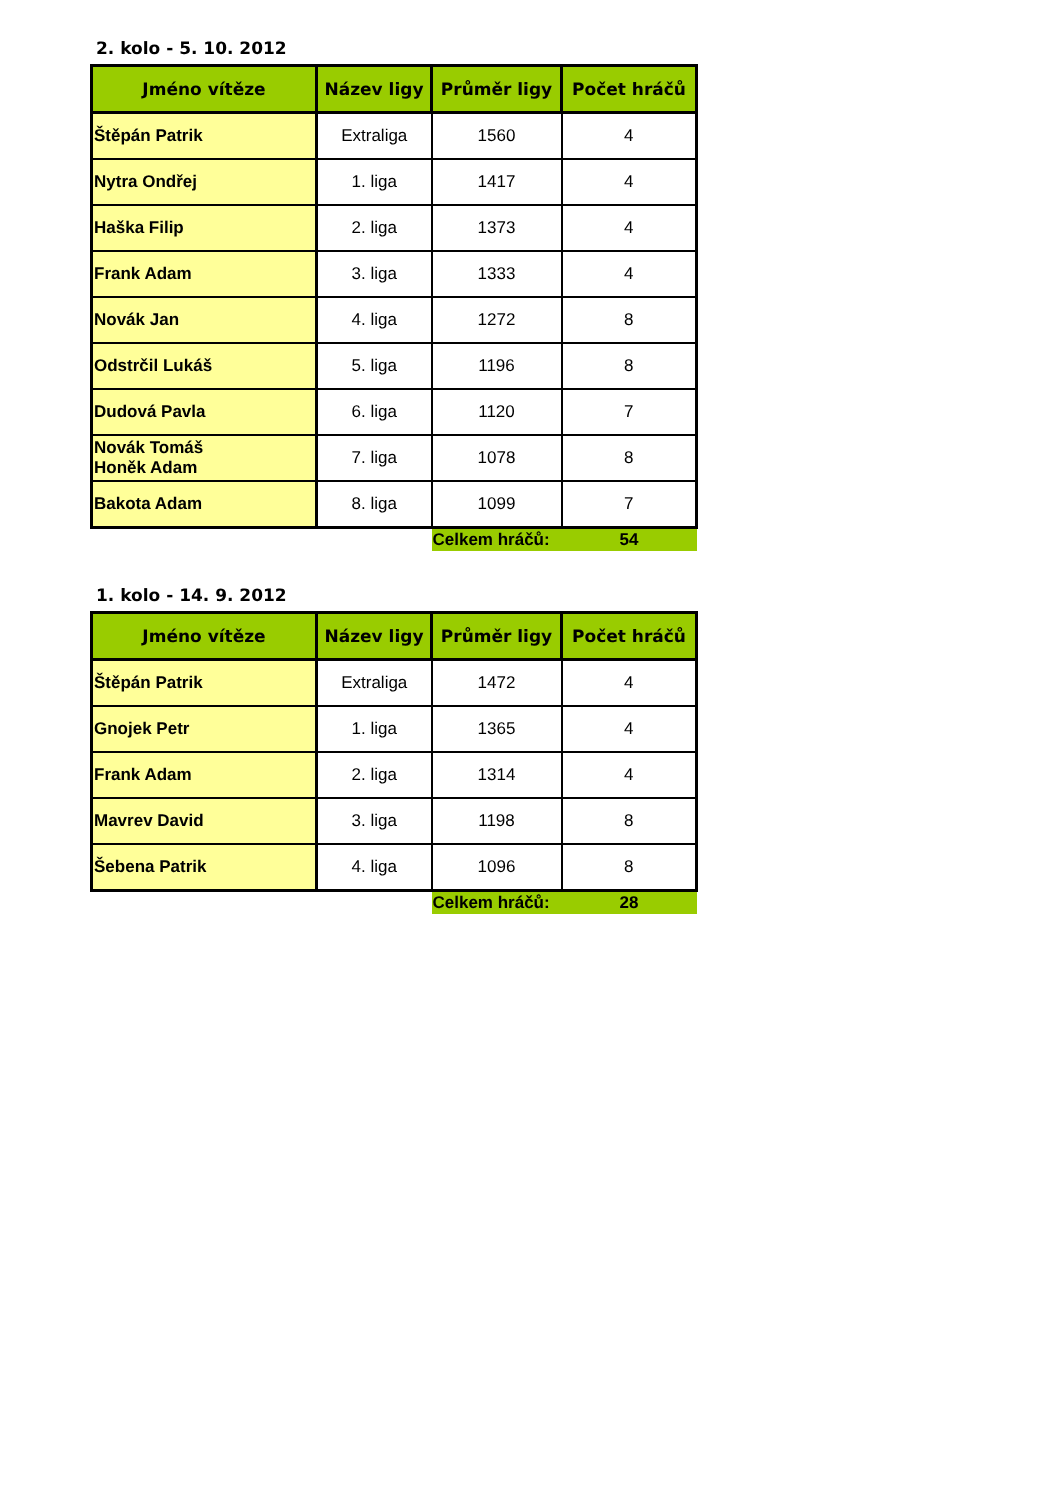2. kolo - 5. 10. 2012
| Jméno vítěze | Název ligy | Průměr ligy | Počet hráčů |
| --- | --- | --- | --- |
| Štěpán Patrik | Extraliga | 1560 | 4 |
| Nytra Ondřej | 1. liga | 1417 | 4 |
| Haška Filip | 2. liga | 1373 | 4 |
| Frank Adam | 3. liga | 1333 | 4 |
| Novák Jan | 4. liga | 1272 | 8 |
| Odstrčil Lukáš | 5. liga | 1196 | 8 |
| Dudová Pavla | 6. liga | 1120 | 7 |
| Novák Tomáš Honěk Adam | 7. liga | 1078 | 8 |
| Bakota Adam | 8. liga | 1099 | 7 |
| | | Celkem hráčů: | 54 |
1. kolo - 14. 9. 2012
| Jméno vítěze | Název ligy | Průměr ligy | Počet hráčů |
| --- | --- | --- | --- |
| Štěpán Patrik | Extraliga | 1472 | 4 |
| Gnojek Petr | 1. liga | 1365 | 4 |
| Frank Adam | 2. liga | 1314 | 4 |
| Mavrev David | 3. liga | 1198 | 8 |
| Šebena Patrik | 4. liga | 1096 | 8 |
| | | Celkem hráčů: | 28 |